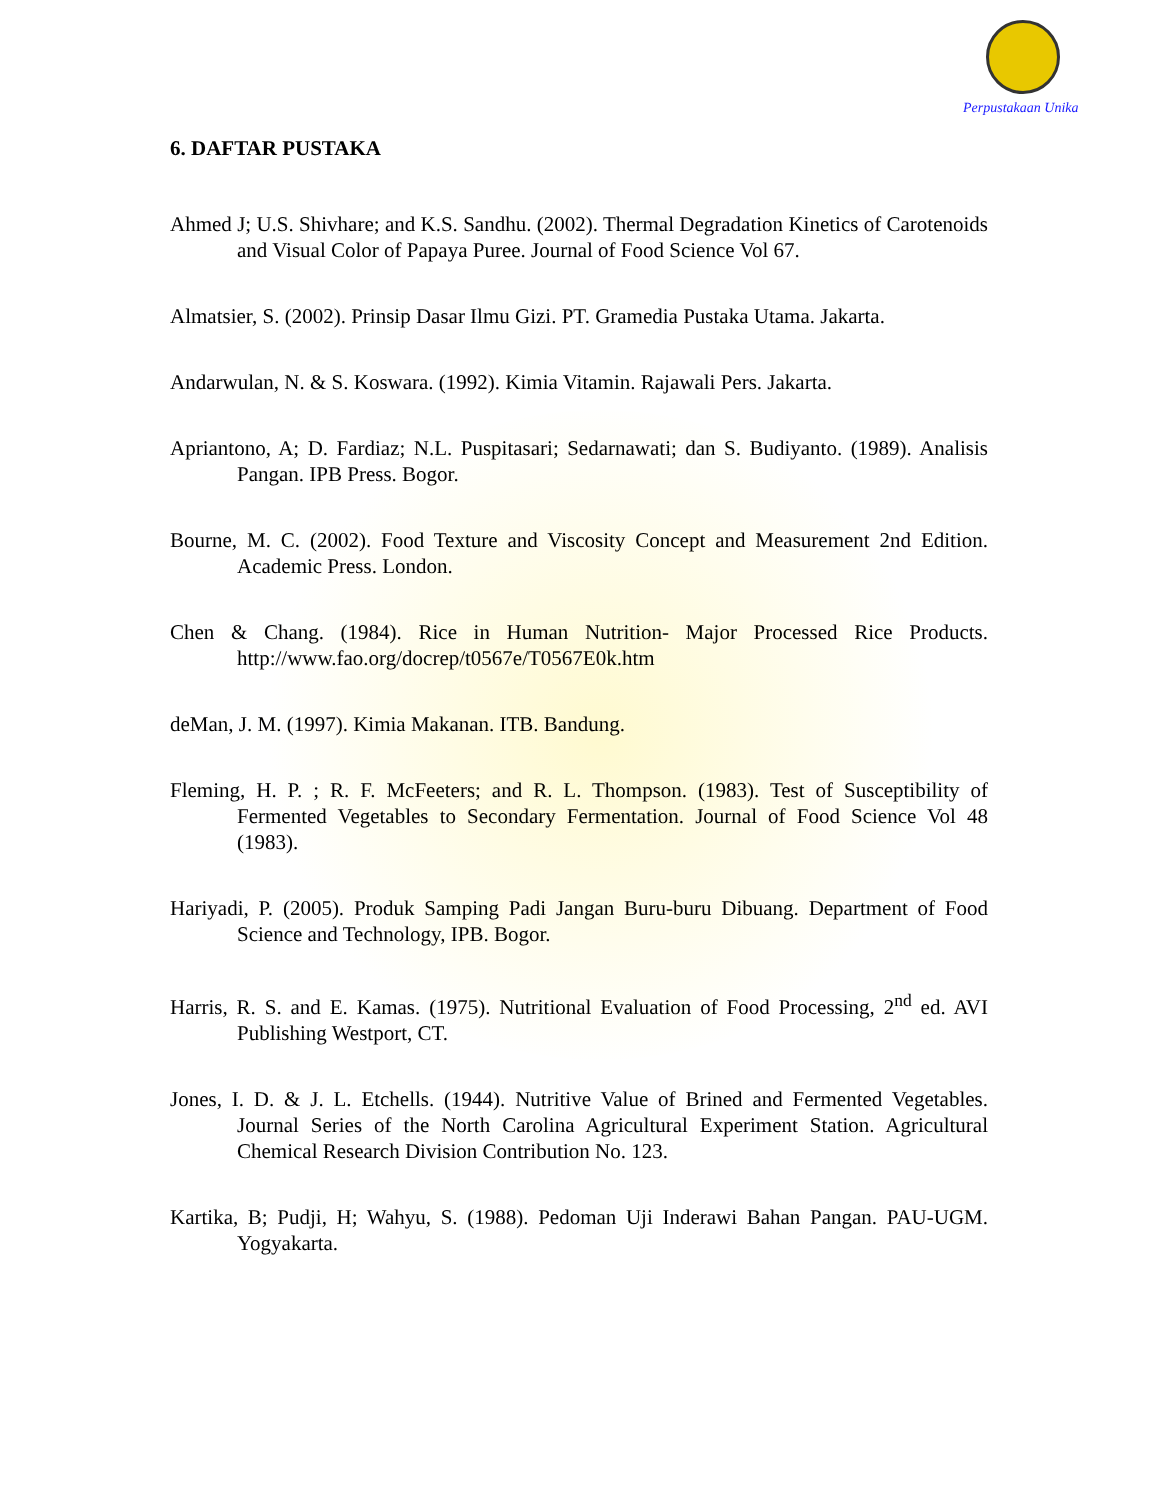Perpustakaan Unika
6. DAFTAR PUSTAKA
Ahmed J; U.S. Shivhare; and K.S. Sandhu. (2002). Thermal Degradation Kinetics of Carotenoids and Visual Color of Papaya Puree. Journal of Food Science Vol 67.
Almatsier, S. (2002). Prinsip Dasar Ilmu Gizi. PT. Gramedia Pustaka Utama. Jakarta.
Andarwulan, N. & S. Koswara. (1992). Kimia Vitamin. Rajawali Pers. Jakarta.
Apriantono, A; D. Fardiaz; N.L. Puspitasari; Sedarnawati; dan S. Budiyanto. (1989). Analisis Pangan. IPB Press. Bogor.
Bourne, M. C. (2002). Food Texture and Viscosity Concept and Measurement 2nd Edition. Academic Press. London.
Chen & Chang. (1984). Rice in Human Nutrition- Major Processed Rice Products. http://www.fao.org/docrep/t0567e/T0567E0k.htm
deMan, J. M. (1997). Kimia Makanan. ITB. Bandung.
Fleming, H. P. ; R. F. McFeeters; and R. L. Thompson. (1983). Test of Susceptibility of Fermented Vegetables to Secondary Fermentation. Journal of Food Science Vol 48 (1983).
Hariyadi, P. (2005). Produk Samping Padi Jangan Buru-buru Dibuang. Department of Food Science and Technology, IPB. Bogor.
Harris, R. S. and E. Kamas. (1975). Nutritional Evaluation of Food Processing, 2<sup>nd</sup> ed. AVI Publishing Westport, CT.
Jones, I. D. & J. L. Etchells. (1944). Nutritive Value of Brined and Fermented Vegetables. Journal Series of the North Carolina Agricultural Experiment Station. Agricultural Chemical Research Division Contribution No. 123.
Kartika, B; Pudji, H; Wahyu, S. (1988). Pedoman Uji Inderawi Bahan Pangan. PAU-UGM. Yogyakarta.